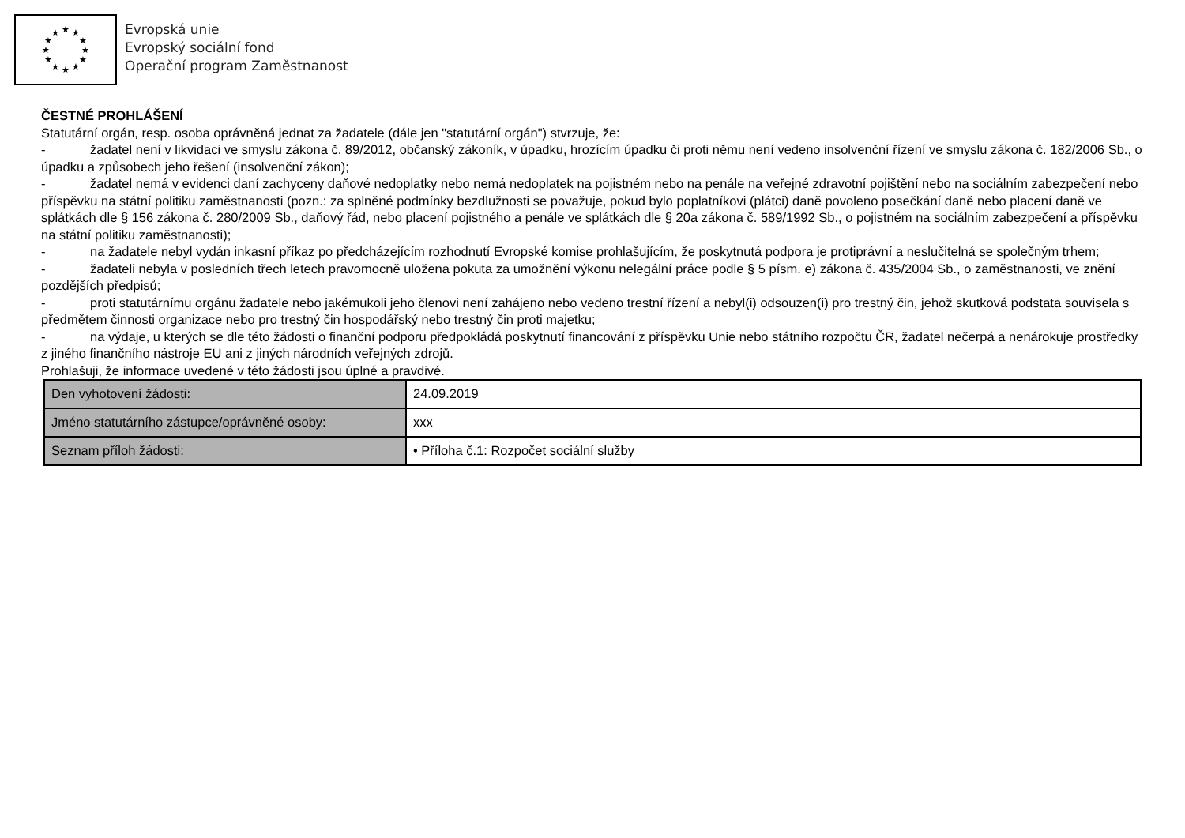★
★
★
★
★
★
★
★
★
★
★
★
Evropská unie
Evropský sociální fond
Operační program Zaměstnanost
ČESTNÉ PROHLÁŠENÍ
Statutární orgán, resp. osoba oprávněná jednat za žadatele (dále jen "statutární orgán") stvrzuje, že:
- žadatel není v likvidaci ve smyslu zákona č. 89/2012, občanský zákoník, v úpadku, hrozícím úpadku či proti němu není vedeno insolvenční řízení ve smyslu zákona č. 182/2006 Sb., o úpadku a způsobech jeho řešení (insolvenční zákon);
- žadatel nemá v evidenci daní zachyceny daňové nedoplatky nebo nemá nedoplatek na pojistném nebo na penále na veřejné zdravotní pojištění nebo na sociálním zabezpečení nebo příspěvku na státní politiku zaměstnanosti (pozn.: za splněné podmínky bezdlužnosti se považuje, pokud bylo poplatníkovi (plátci) daně povoleno posečkání daně nebo placení daně ve splátkách dle § 156 zákona č. 280/2009 Sb., daňový řád, nebo placení pojistného a penále ve splátkách dle § 20a zákona č. 589/1992 Sb., o pojistném na sociálním zabezpečení a příspěvku na státní politiku zaměstnanosti);
- na žadatele nebyl vydán inkasní příkaz po předcházejícím rozhodnutí Evropské komise prohlašujícím, že poskytnutá podpora je protiprávní a neslučitelná se společným trhem;
- žadateli nebyla v posledních třech letech pravomocně uložena pokuta za umožnění výkonu nelegální práce podle § 5 písm. e) zákona č. 435/2004 Sb., o zaměstnanosti, ve znění pozdějších předpisů;
- proti statutárnímu orgánu žadatele nebo jakémukoli jeho členovi není zahájeno nebo vedeno trestní řízení a nebyl(i) odsouzen(i) pro trestný čin, jehož skutková podstata souvisela s předmětem činnosti organizace nebo pro trestný čin hospodářský nebo trestný čin proti majetku;
- na výdaje, u kterých se dle této žádosti o finanční podporu předpokládá poskytnutí financování z příspěvku Unie nebo státního rozpočtu ČR, žadatel nečerpá a nenárokuje prostředky z jiného finančního nástroje EU ani z jiných národních veřejných zdrojů.
Prohlašuji, že informace uvedené v této žádosti jsou úplné a pravdivé.
| Den vyhotovení žádosti: | 24.09.2019 |
| Jméno statutárního zástupce/oprávněné osoby: | xxx |
| Seznam příloh žádosti: | • Příloha č.1: Rozpočet sociální služby |